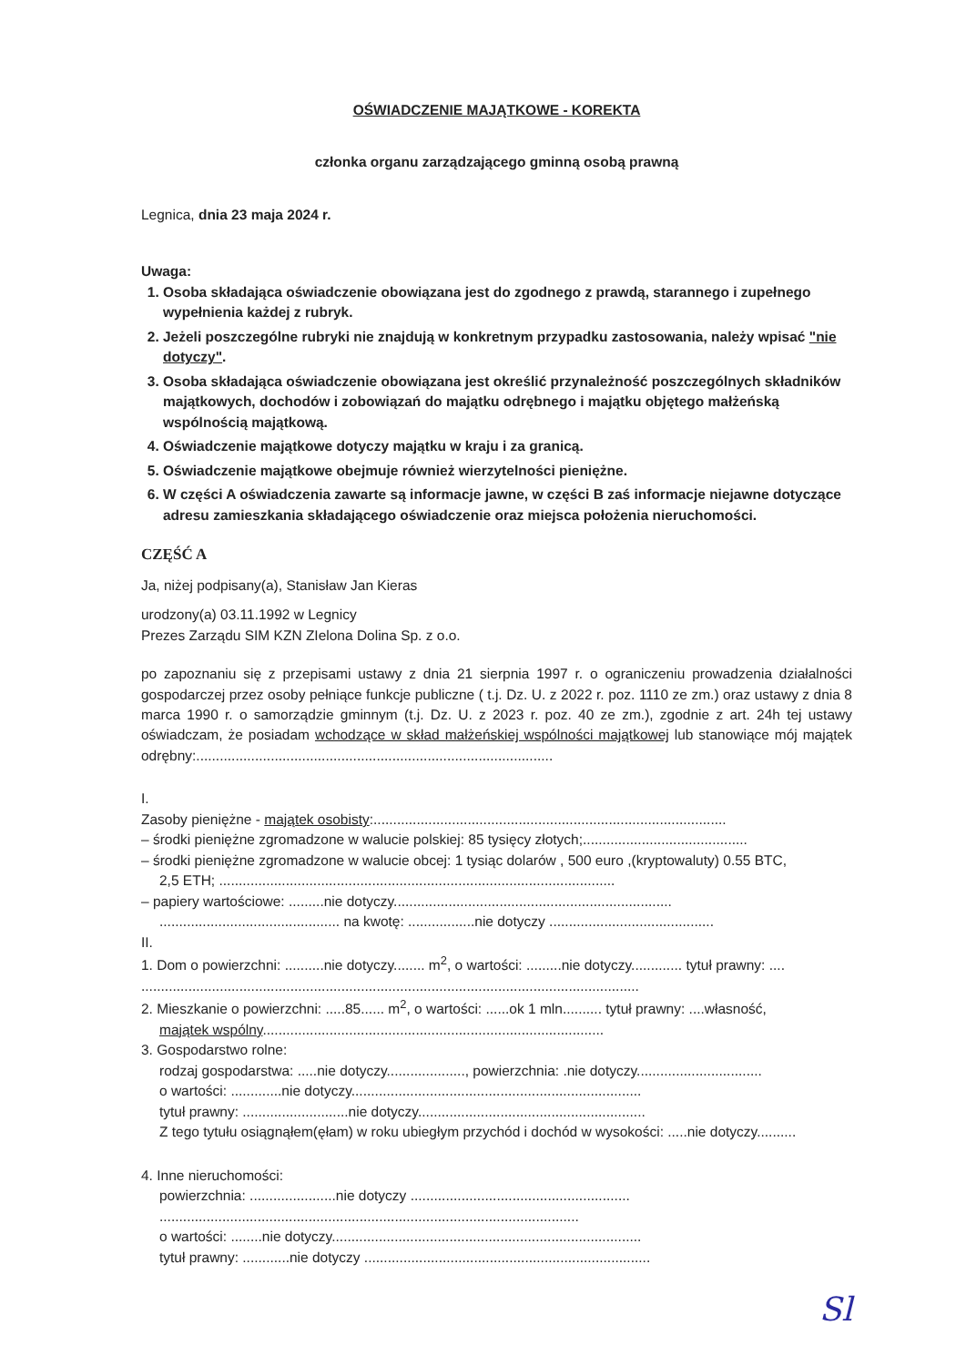OŚWIADCZENIE MAJĄTKOWE - KOREKTA
członka organu zarządzającego gminną osobą prawną
Legnica, dnia 23 maja 2024 r.
Uwaga:
1. Osoba składająca oświadczenie obowiązana jest do zgodnego z prawdą, starannego i zupełnego wypełnienia każdej z rubryk.
2. Jeżeli poszczególne rubryki nie znajdują w konkretnym przypadku zastosowania, należy wpisać "nie dotyczy".
3. Osoba składająca oświadczenie obowiązana jest określić przynależność poszczególnych składników majątkowych, dochodów i zobowiązań do majątku odrębnego i majątku objętego małżeńską wspólnością majątkową.
4. Oświadczenie majątkowe dotyczy majątku w kraju i za granicą.
5. Oświadczenie majątkowe obejmuje również wierzytelności pieniężne.
6. W części A oświadczenia zawarte są informacje jawne, w części B zaś informacje niejawne dotyczące adresu zamieszkania składającego oświadczenie oraz miejsca położenia nieruchomości.
CZĘŚĆ A
Ja, niżej podpisany(a), Stanisław Jan Kieras
urodzony(a) 03.11.1992 w Legnicy
Prezes Zarządu SIM KZN ZIelona Dolina Sp. z o.o.
po zapoznaniu się z przepisami ustawy z dnia 21 sierpnia 1997 r. o ograniczeniu prowadzenia działalności gospodarczej przez osoby pełniące funkcje publiczne ( t.j. Dz. U. z 2022 r. poz. 1110 ze zm.) oraz ustawy z dnia 8 marca 1990 r. o samorządzie gminnym (t.j. Dz. U. z 2023 r. poz. 40 ze zm.), zgodnie z art. 24h tej ustawy oświadczam, że posiadam wchodzące w skład małżeńskiej wspólności majątkowej lub stanowiące mój majątek odrębny:...........................................................................................
I.
Zasoby pieniężne - majątek osobisty:..........................................................................................
– środki pieniężne zgromadzone w walucie polskiej: 85 tysięcy złotych;..........................................
– środki pieniężne zgromadzone w walucie obcej: 1 tysiąc dolarów , 500 euro ,(kryptowaluty) 0.55 BTC,
2,5 ETH; .....................................................................................................
– papiery wartościowe: .........nie dotyczy.......................................................................
.............................................. na kwotę: .................nie dotyczy ..........................................
II.
1. Dom o powierzchni: ..........nie dotyczy........ m<sup>2</sup>, o wartości: .........nie dotyczy............. tytuł prawny: ....
...............................................................................................................................
2. Mieszkanie o powierzchni: .....85...... m<sup>2</sup>, o wartości: ......ok 1 mln.......... tytuł prawny: ....własność,
majątek wspólny.......................................................................................
3. Gospodarstwo rolne:
rodzaj gospodarstwa: .....nie dotyczy...................., powierzchnia: .nie dotyczy................................
o wartości: .............nie dotyczy..........................................................................
tytuł prawny: ...........................nie dotyczy..........................................................
Z tego tytułu osiągnąłem(ęłam) w roku ubiegłym przychód i dochód w wysokości: .....nie dotyczy..........
4. Inne nieruchomości:
powierzchnia: ......................nie dotyczy ........................................................
...........................................................................................................
o wartości: ........nie dotyczy...............................................................................
tytuł prawny: ............nie dotyczy .........................................................................
Sl